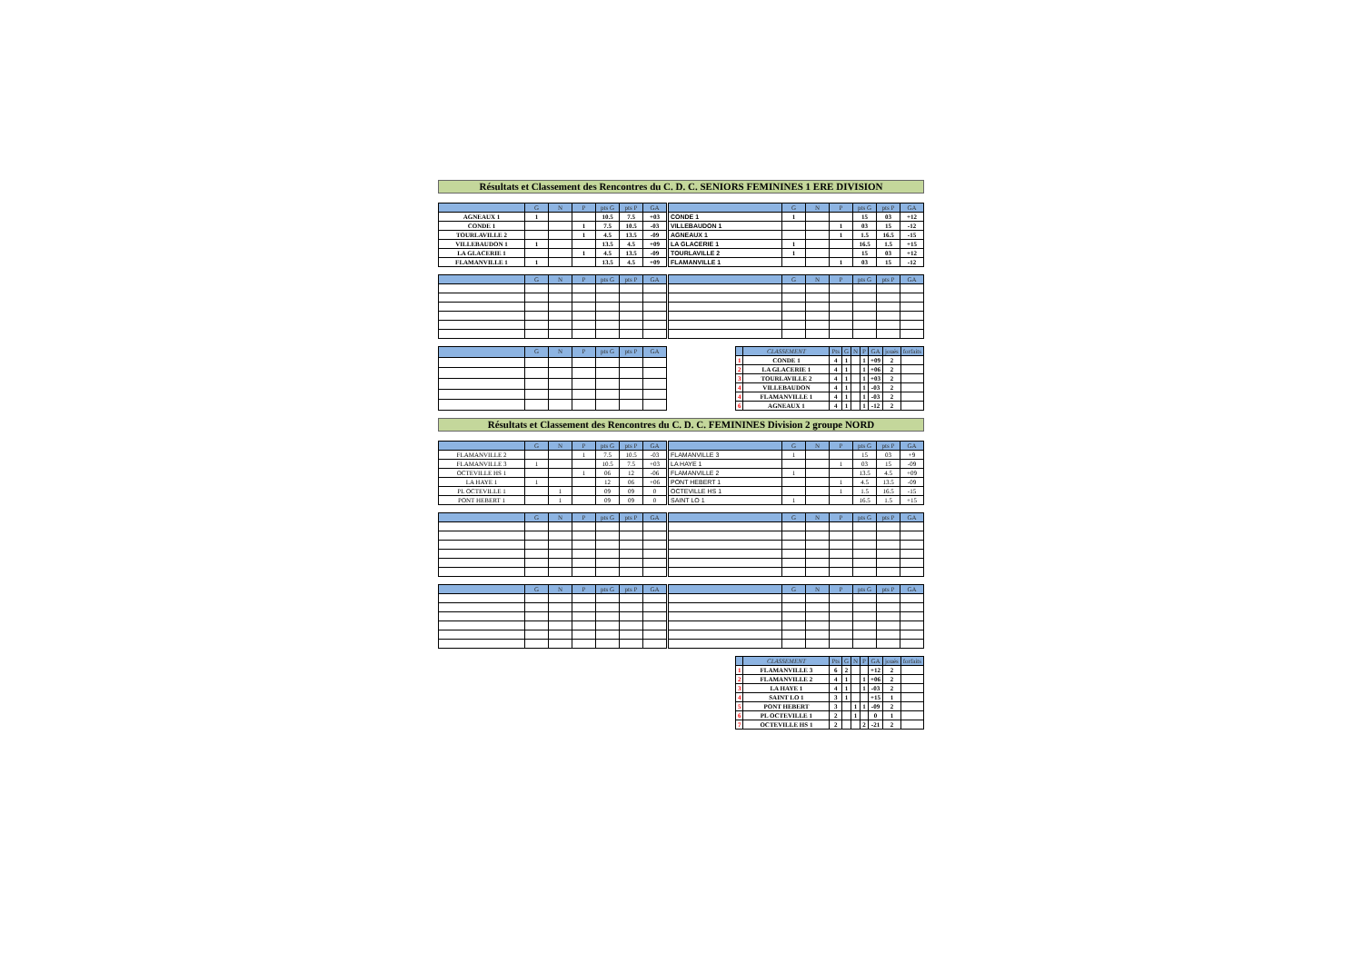Résultats et Classement des Rencontres du C. D. C. SENIORS FEMININES 1 ERE DIVISION
| | G | N | P | pts G | pts P | GA |
| --- | --- | --- | --- | --- | --- | --- |
| AGNEAUX 1 | 1 | | | 10.5 | 7.5 | +03 |
| CONDE 1 | | | 1 | 7.5 | 10.5 | -03 |
| TOURLAVILLE 2 | | | 1 | 4.5 | 13.5 | -09 |
| VILLEBAUDON 1 | 1 | | | 13.5 | 4.5 | +09 |
| LA GLACERIE 1 | | | 1 | 4.5 | 13.5 | -09 |
| FLAMANVILLE 1 | 1 | | | 13.5 | 4.5 | +09 |
| | G | N | P | pts G | pts P | GA |
| --- | --- | --- | --- | --- | --- | --- |
| CONDE 1 | 1 | | | 15 | 03 | +12 |
| VILLEBAUDON 1 | | | 1 | 03 | 15 | -12 |
| AGNEAUX 1 | | | 1 | 1.5 | 16.5 | -15 |
| LA GLACERIE 1 | 1 | | | 16.5 | 1.5 | +15 |
| TOURLAVILLE 2 | 1 | | | 15 | 03 | +12 |
| FLAMANVILLE 1 | | | 1 | 03 | 15 | -12 |
| | G | N | P | pts G | pts P | GA |
| --- | --- | --- | --- | --- | --- | --- |
| | G | N | P | pts G | pts P | GA |
| --- | --- | --- | --- | --- | --- | --- |
| | G | N | P | pts G | pts P | GA |
| --- | --- | --- | --- | --- | --- | --- |
| | CLASSEMENT | Pts | G | N | P | GA | joués | forfaits |
| --- | --- | --- | --- | --- | --- | --- | --- | --- |
| 1 | CONDE 1 | 4 | 1 | | 1 | +09 | 2 | |
| 2 | LA GLACERIE 1 | 4 | 1 | | 1 | +06 | 2 | |
| 3 | TOURLAVILLE 2 | 4 | 1 | | 1 | +03 | 2 | |
| 4 | VILLEBAUDON | 4 | 1 | | 1 | -03 | 2 | |
| 4 | FLAMANVILLE 1 | 4 | 1 | | 1 | -03 | 2 | |
| 6 | AGNEAUX 1 | 4 | 1 | | 1 | -12 | 2 | |
Résultats et Classement des Rencontres du C. D. C. FEMININES Division 2 groupe NORD
| | G | N | P | pts G | pts P | GA |
| --- | --- | --- | --- | --- | --- | --- |
| FLAMANVILLE 2 | | | 1 | 7.5 | 10.5 | -03 |
| FLAMANVILLE 3 | 1 | | | 10.5 | 7.5 | +03 |
| OCTEVILLE HS 1 | | | 1 | 06 | 12 | -06 |
| LA HAYE 1 | 1 | | | 12 | 06 | +06 |
| PL OCTEVILLE 1 | | 1 | | 09 | 09 | 0 |
| PONT HEBERT 1 | | 1 | | 09 | 09 | 0 |
| | G | N | P | pts G | pts P | GA |
| --- | --- | --- | --- | --- | --- | --- |
| FLAMANVILLE 3 | 1 | | | 15 | 03 | +9 |
| LA HAYE 1 | | | 1 | 03 | 15 | -09 |
| FLAMANVILLE 2 | 1 | | | 13.5 | 4.5 | +09 |
| PONT HEBERT 1 | | | 1 | 4.5 | 13.5 | -09 |
| OCTEVILLE HS 1 | | | 1 | 1.5 | 16.5 | -15 |
| SAINT LO 1 | 1 | | | 16.5 | 1.5 | +15 |
| | G | N | P | pts G | pts P | GA |
| --- | --- | --- | --- | --- | --- | --- |
| | G | N | P | pts G | pts P | GA |
| --- | --- | --- | --- | --- | --- | --- |
| | G | N | P | pts G | pts P | GA |
| --- | --- | --- | --- | --- | --- | --- |
| | G | N | P | pts G | pts P | GA |
| --- | --- | --- | --- | --- | --- | --- |
| | CLASSEMENT | Pts | G | N | P | GA | joués | forfaits |
| --- | --- | --- | --- | --- | --- | --- | --- | --- |
| 1 | FLAMANVILLE 3 | 6 | 2 | | | +12 | 2 | |
| 2 | FLAMANVILLE 2 | 4 | 1 | | 1 | +06 | 2 | |
| 3 | LA HAYE 1 | 4 | 1 | | 1 | -03 | 2 | |
| 4 | SAINT LO 1 | 3 | 1 | | | +15 | 1 | |
| 5 | PONT HEBERT | 3 | | 1 | 1 | -09 | 2 | |
| 6 | PL OCTEVILLE 1 | 2 | | 1 | | 0 | 1 | |
| 7 | OCTEVILLE HS 1 | 2 | | | 2 | -21 | 2 | |